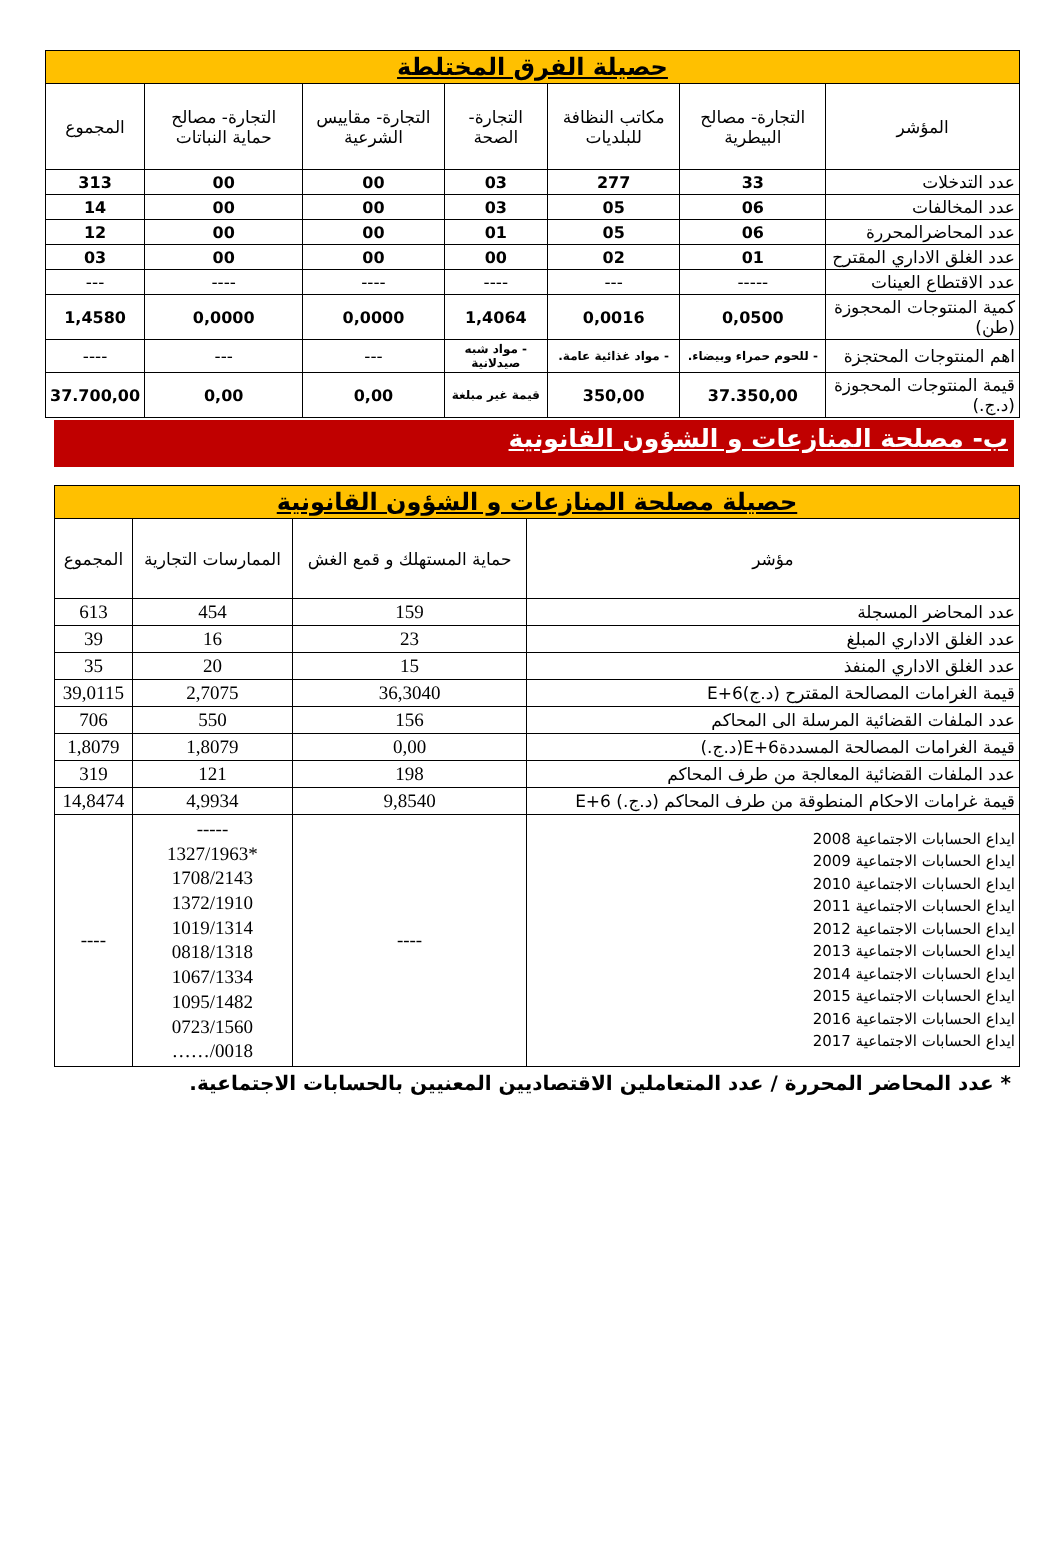| حصيلة الفرق المختلطة | | | | | | |
| المؤشر | التجارة- مصالح البيطرية | مكاتب النظافة للبلديات | التجارة- الصحة | التجارة- مقاييس الشرعية | التجارة- مصالح حماية النباتات | المجموع |
| عدد التدخلات | 33 | 277 | 03 | 00 | 00 | 313 |
| عدد المخالفات | 06 | 05 | 03 | 00 | 00 | 14 |
| عدد المحاضرالمحررة | 06 | 05 | 01 | 00 | 00 | 12 |
| عدد الغلق الاداري المقترح | 01 | 02 | 00 | 00 | 00 | 03 |
| عدد الاقتطاع العينات | ----- | --- | ---- | ---- | ---- | --- |
| كمية المنتوجات المحجوزة (طن) | 0,0500 | 0,0016 | 1,4064 | 0,0000 | 0,0000 | 1,4580 |
| اهم المنتوجات المحتجزة | - للحوم حمراء وبيضاء. | - مواد غذائية عامة. | - مواد شبه صيدلانية | --- | --- | ---- |
| قيمة المنتوجات المحجوزة (د.ج.) | 37.350,00 | 350,00 | قيمة غير مبلغة | 0,00 | 0,00 | 37.700,00 |
ب- مصلحة المنازعات و الشؤون القانونية
| حصيلة مصلحة المنازعات و الشؤون القانونية | | | |
| مؤشر | حماية المستهلك و قمع الغش | الممارسات التجارية | المجموع |
| عدد المحاضر المسجلة | 159 | 454 | 613 |
| عدد الغلق الاداري المبلغ | 23 | 16 | 39 |
| عدد الغلق الاداري المنفذ | 15 | 20 | 35 |
| قيمة الغرامات المصالحة المقترح (د.ج)E+6 | 36,3040 | 2,7075 | 39,0115 |
| عدد الملفات القضائية المرسلة الى المحاكم | 156 | 550 | 706 |
| قيمة الغرامات المصالحة المسددةE+6(د.ج.) | 0,00 | 1,8079 | 1,8079 |
| عدد الملفات القضائية المعالجة من طرف المحاكم | 198 | 121 | 319 |
| قيمة غرامات الاحكام المنطوقة من طرف المحاكم (د.ج.) E+6 | 9,8540 | 4,9934 | 14,8474 |
| ايداع الحسابات الاجتماعية 2008 ايداع الحسابات الاجتماعية 2009 ايداع الحسابات الاجتماعية 2010 ايداع الحسابات الاجتماعية 2011 ايداع الحسابات الاجتماعية 2012 ايداع الحسابات الاجتماعية 2013 ايداع الحسابات الاجتماعية 2014 ايداع الحسابات الاجتماعية 2015 ايداع الحسابات الاجتماعية 2016 ايداع الحسابات الاجتماعية 2017 | ---- | ----- *1327/1963 1708/2143 1372/1910 1019/1314 0818/1318 1067/1334 1095/1482 0723/1560 0018/…… | ---- |
* عدد المحاضر المحررة / عدد المتعاملين الاقتصاديين المعنيين بالحسابات الاجتماعية.